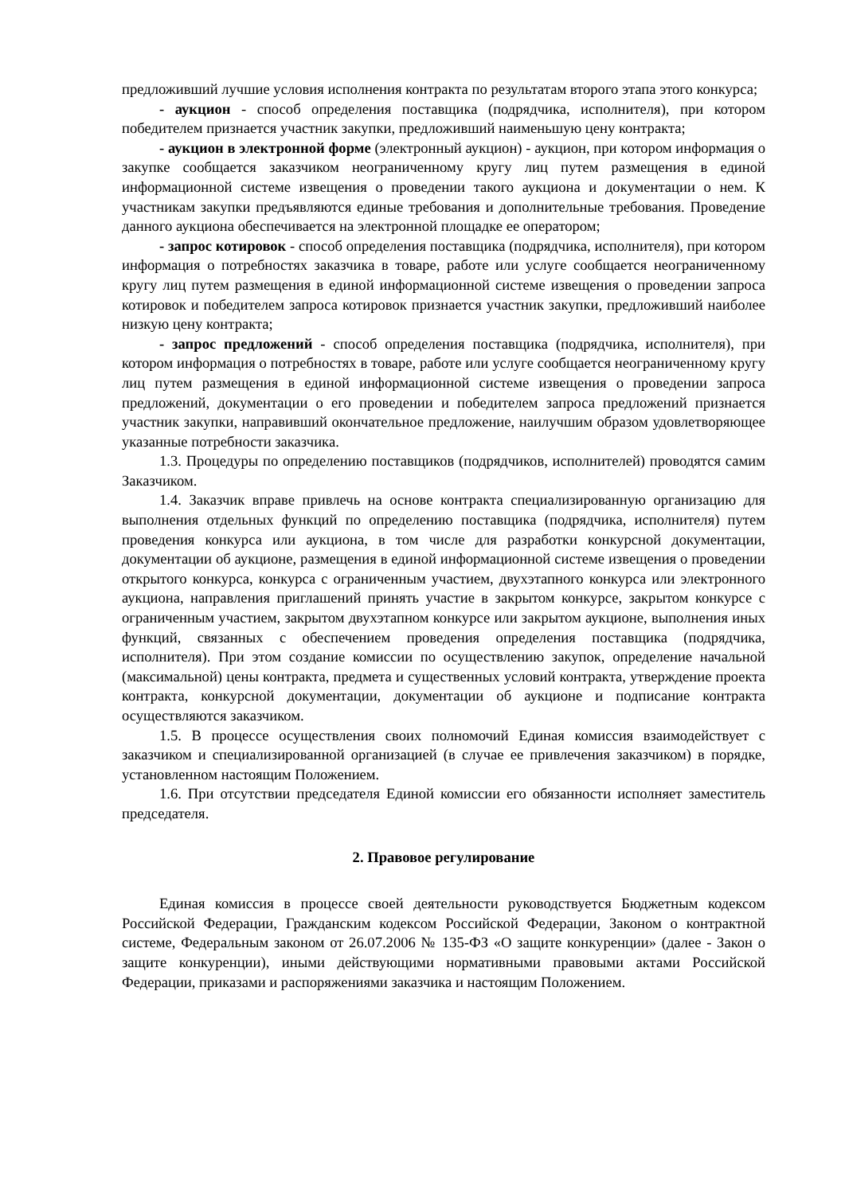предложивший лучшие условия исполнения контракта по результатам второго этапа этого конкурса;
- аукцион - способ определения поставщика (подрядчика, исполнителя), при котором победителем признается участник закупки, предложивший наименьшую цену контракта;
- аукцион в электронной форме (электронный аукцион) - аукцион, при котором информация о закупке сообщается заказчиком неограниченному кругу лиц путем размещения в единой информационной системе извещения о проведении такого аукциона и документации о нем. К участникам закупки предъявляются единые требования и дополнительные требования. Проведение данного аукциона обеспечивается на электронной площадке ее оператором;
- запрос котировок - способ определения поставщика (подрядчика, исполнителя), при котором информация о потребностях заказчика в товаре, работе или услуге сообщается неограниченному кругу лиц путем размещения в единой информационной системе извещения о проведении запроса котировок и победителем запроса котировок признается участник закупки, предложивший наиболее низкую цену контракта;
- запрос предложений - способ определения поставщика (подрядчика, исполнителя), при котором информация о потребностях в товаре, работе или услуге сообщается неограниченному кругу лиц путем размещения в единой информационной системе извещения о проведении запроса предложений, документации о его проведении и победителем запроса предложений признается участник закупки, направивший окончательное предложение, наилучшим образом удовлетворяющее указанные потребности заказчика.
1.3. Процедуры по определению поставщиков (подрядчиков, исполнителей) проводятся самим Заказчиком.
1.4. Заказчик вправе привлечь на основе контракта специализированную организацию для выполнения отдельных функций по определению поставщика (подрядчика, исполнителя) путем проведения конкурса или аукциона, в том числе для разработки конкурсной документации, документации об аукционе, размещения в единой информационной системе извещения о проведении открытого конкурса, конкурса с ограниченным участием, двухэтапного конкурса или электронного аукциона, направления приглашений принять участие в закрытом конкурсе, закрытом конкурсе с ограниченным участием, закрытом двухэтапном конкурсе или закрытом аукционе, выполнения иных функций, связанных с обеспечением проведения определения поставщика (подрядчика, исполнителя). При этом создание комиссии по осуществлению закупок, определение начальной (максимальной) цены контракта, предмета и существенных условий контракта, утверждение проекта контракта, конкурсной документации, документации об аукционе и подписание контракта осуществляются заказчиком.
1.5. В процессе осуществления своих полномочий Единая комиссия взаимодействует с заказчиком и специализированной организацией (в случае ее привлечения заказчиком) в порядке, установленном настоящим Положением.
1.6. При отсутствии председателя Единой комиссии его обязанности исполняет заместитель председателя.
2. Правовое регулирование
Единая комиссия в процессе своей деятельности руководствуется Бюджетным кодексом Российской Федерации, Гражданским кодексом Российской Федерации, Законом о контрактной системе, Федеральным законом от 26.07.2006 № 135-ФЗ «О защите конкуренции» (далее - Закон о защите конкуренции), иными действующими нормативными правовыми актами Российской Федерации, приказами и распоряжениями заказчика и настоящим Положением.